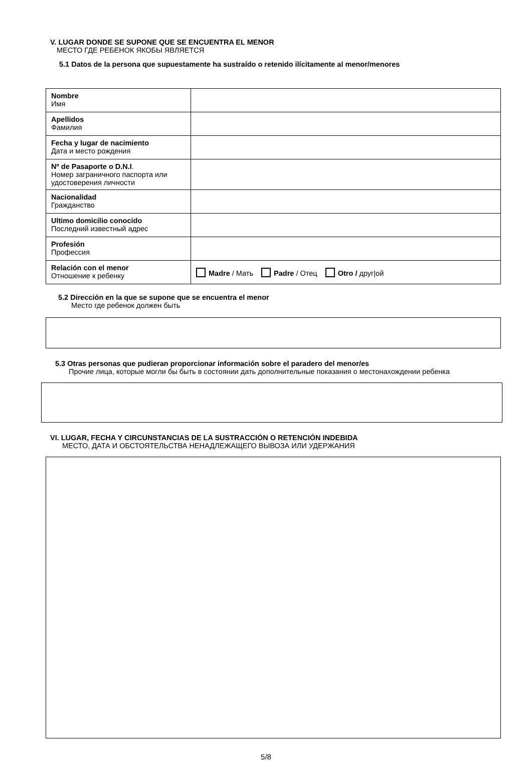V. LUGAR DONDE SE SUPONE QUE SE ENCUENTRA EL MENOR
МЕСТО ГДЕ РЕБЕНОК ЯКОБЫ ЯВЛЯЕТСЯ
5.1 Datos de la persona que supuestamente ha sustraído o retenido ilícitamente al menor/menores
| Nombre Имя | |
| Apellidos Фамилия | |
| Fecha y lugar de nacimiento Дата и место рождения | |
| Nº de Pasaporte o D.N.I . Номер заграничного паспорта или удостоверения личности | |
| Nacionalidad Гражданство | |
| Ultimo domicilio conocido Последний известный адрес | |
| Profesión Профессия | |
| Relación con el menor Отношение к ребенку | Madre / Мать Padre / Отец Otro / друг/ой |
5.2 Dirección en la que se supone que se encuentra el menor
Место где ребенок должен быть
5.3 Otras personas que pudieran proporcionar información sobre el paradero del menor/es
Прочие лица, которые могли бы быть в состоянии дать дополнительные показания о местонахождении ребенка
VI. LUGAR, FECHA Y CIRCUNSTANCIAS DE LA SUSTRACCIÓN O RETENCIÓN INDEBIDA
МЕСТО, ДАТА И ОБСТОЯТЕЛЬСТВА НЕНАДЛЕЖАЩЕГО ВЫВОЗА ИЛИ УДЕРЖАНИЯ
5/8